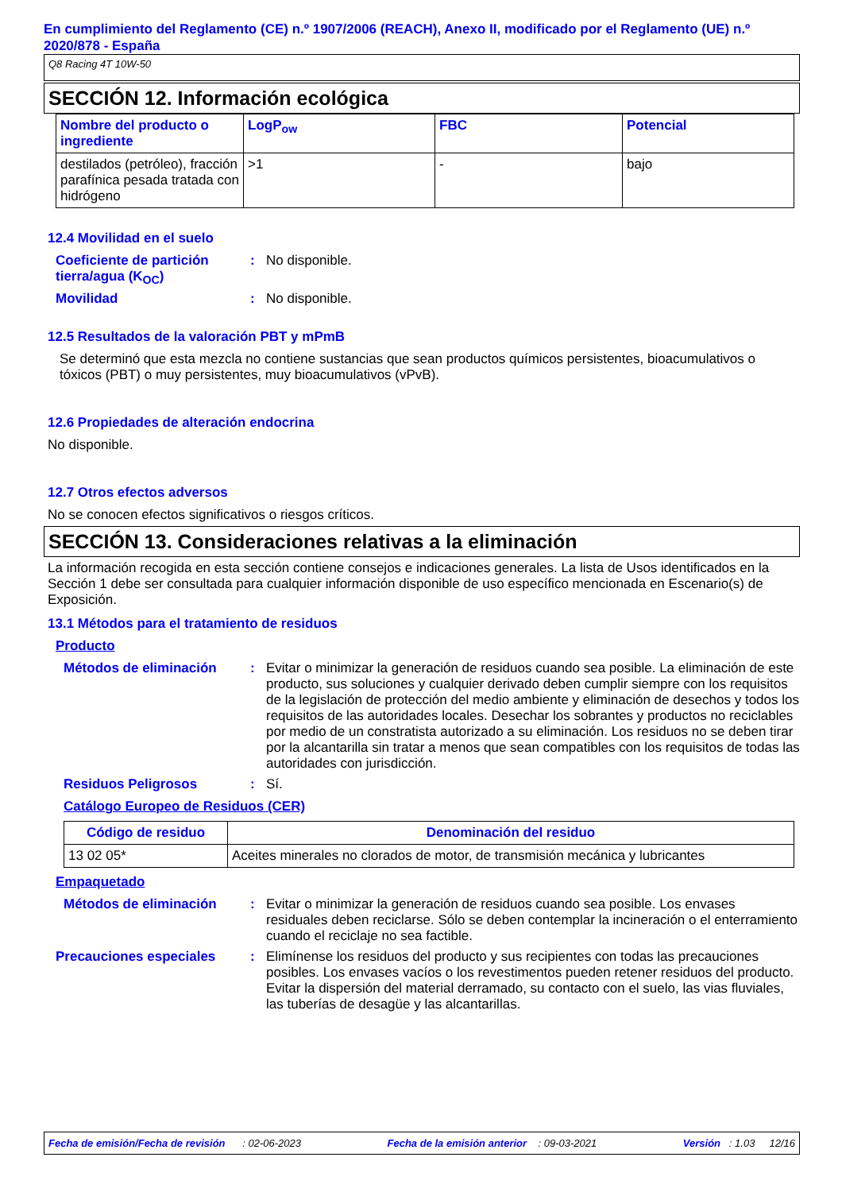En cumplimiento del Reglamento (CE) n.º 1907/2006 (REACH), Anexo II, modificado por el Reglamento (UE) n.º 2020/878 - España
Q8 Racing 4T 10W-50
SECCIÓN 12. Información ecológica
| Nombre del producto o ingrediente | LogP<sub>ow</sub> | FBC | Potencial |
| --- | --- | --- | --- |
| destilados (petróleo), fracción parafínica pesada tratada con hidrógeno | >1 | - | bajo |
12.4 Movilidad en el suelo
Coeficiente de partición tierra/agua (K<sub>OC</sub>)
: No disponible.
Movilidad : No disponible.
12.5 Resultados de la valoración PBT y mPmB
Se determinó que esta mezcla no contiene sustancias que sean productos químicos persistentes, bioacumulativos o tóxicos (PBT) o muy persistentes, muy bioacumulativos (vPvB).
12.6 Propiedades de alteración endocrina
No disponible.
12.7 Otros efectos adversos
No se conocen efectos significativos o riesgos críticos.
SECCIÓN 13. Consideraciones relativas a la eliminación
La información recogida en esta sección contiene consejos e indicaciones generales. La lista de Usos identificados en la Sección 1 debe ser consultada para cualquier información disponible de uso específico mencionada en Escenario(s) de Exposición.
13.1 Métodos para el tratamiento de residuos
Producto
Métodos de eliminación : Evitar o minimizar la generación de residuos cuando sea posible. La eliminación de este producto, sus soluciones y cualquier derivado deben cumplir siempre con los requisitos de la legislación de protección del medio ambiente y eliminación de desechos y todos los requisitos de las autoridades locales. Desechar los sobrantes y productos no reciclables por medio de un constratista autorizado a su eliminación. Los residuos no se deben tirar por la alcantarilla sin tratar a menos que sean compatibles con los requisitos de todas las autoridades con jurisdicción.
Residuos Peligrosos : Sí.
Catálogo Europeo de Residuos (CER)
| Código de residuo | Denominación del residuo |
| --- | --- |
| 13 02 05* | Aceites minerales no clorados de motor, de transmisión mecánica y lubricantes |
Empaquetado
Métodos de eliminación : Evitar o minimizar la generación de residuos cuando sea posible. Los envases residuales deben reciclarse. Sólo se deben contemplar la incineración o el enterramiento cuando el reciclaje no sea factible.
Precauciones especiales : Elimínense los residuos del producto y sus recipientes con todas las precauciones posibles. Los envases vacíos o los revestimentos pueden retener residuos del producto. Evitar la dispersión del material derramado, su contacto con el suelo, las vias fluviales, las tuberías de desagüe y las alcantarillas.
Fecha de emisión/Fecha de revisión : 02-06-2023 Fecha de la emisión anterior : 09-03-2021 Versión : 1.03 12/16